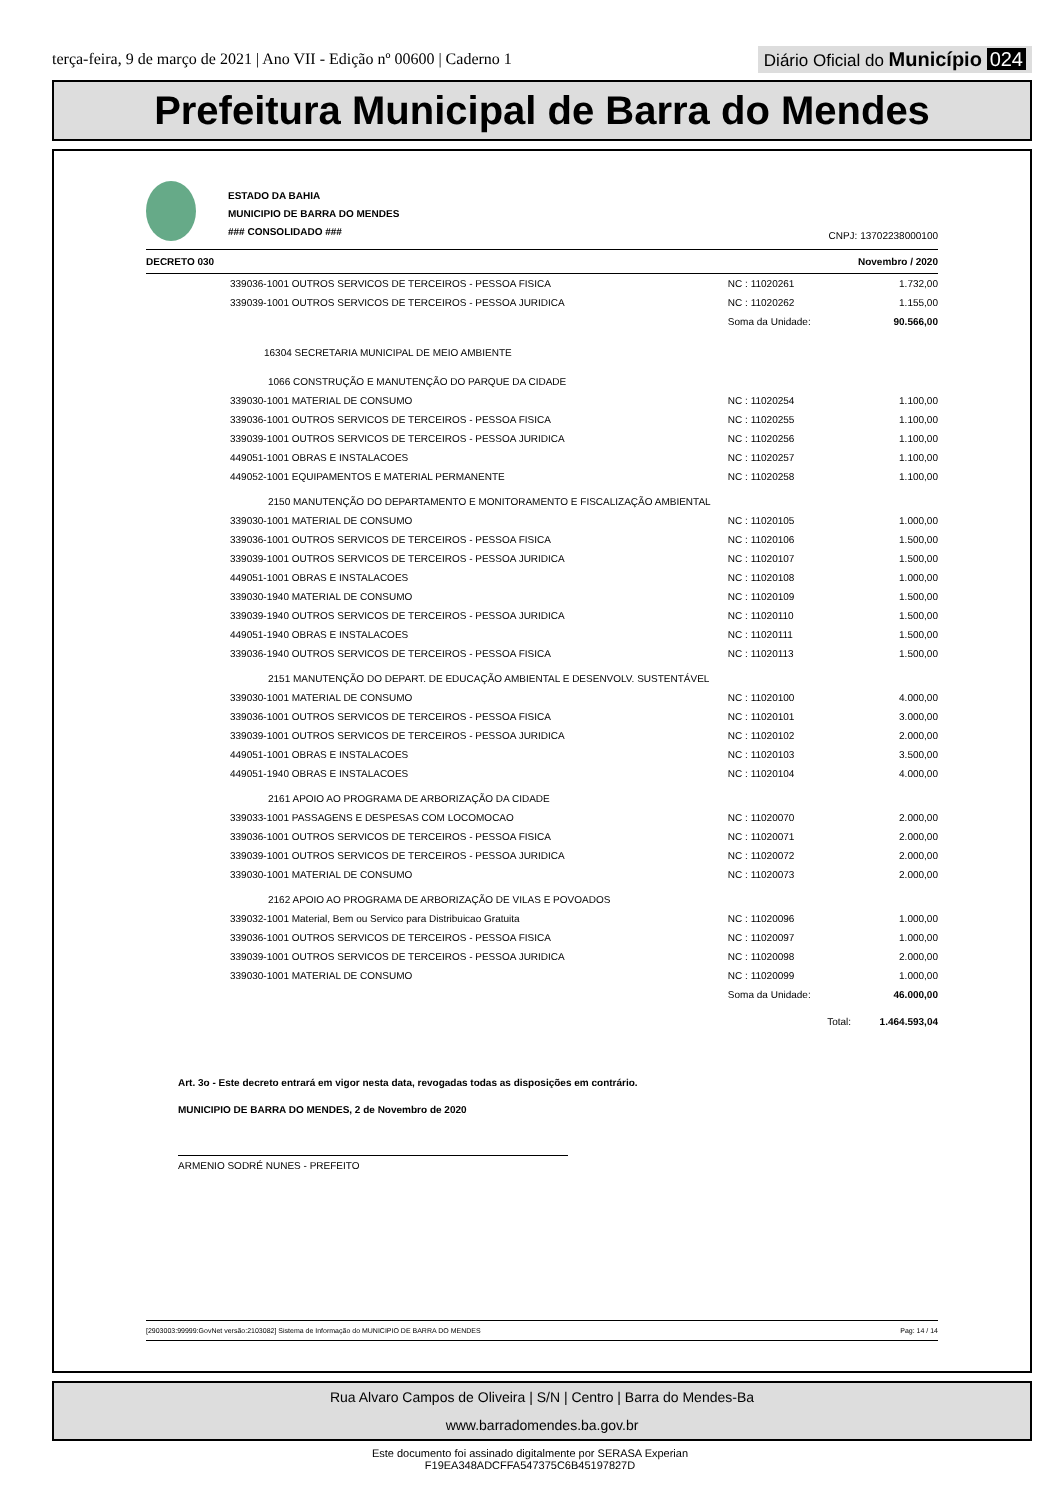terça-feira, 9 de março de 2021 | Ano VII - Edição nº 00600 | Caderno 1
Diário Oficial do Município 024
Prefeitura Municipal de Barra do Mendes
ESTADO DA BAHIA
MUNICIPIO DE BARRA DO MENDES
### CONSOLIDADO ###
CNPJ: 13702238000100
DECRETO 030 Novembro / 2020
| | 339036-1001 OUTROS SERVICOS DE TERCEIROS - PESSOA FISICA | NC : 11020261 | 1.732,00 |
| | 339039-1001 OUTROS SERVICOS DE TERCEIROS - PESSOA JURIDICA | NC : 11020262 | 1.155,00 |
| | | Soma da Unidade: | 90.566,00 |
| | 16304 SECRETARIA MUNICIPAL DE MEIO AMBIENTE | | |
| | 1066 CONSTRUÇÃO E MANUTENÇÃO DO PARQUE DA CIDADE | | |
| | 339030-1001 MATERIAL DE CONSUMO | NC : 11020254 | 1.100,00 |
| | 339036-1001 OUTROS SERVICOS DE TERCEIROS - PESSOA FISICA | NC : 11020255 | 1.100,00 |
| | 339039-1001 OUTROS SERVICOS DE TERCEIROS - PESSOA JURIDICA | NC : 11020256 | 1.100,00 |
| | 449051-1001 OBRAS E INSTALACOES | NC : 11020257 | 1.100,00 |
| | 449052-1001 EQUIPAMENTOS E MATERIAL PERMANENTE | NC : 11020258 | 1.100,00 |
| | 2150 MANUTENÇÃO DO DEPARTAMENTO E MONITORAMENTO E FISCALIZAÇÃO AMBIENTAL | | |
| | 339030-1001 MATERIAL DE CONSUMO | NC : 11020105 | 1.000,00 |
| | 339036-1001 OUTROS SERVICOS DE TERCEIROS - PESSOA FISICA | NC : 11020106 | 1.500,00 |
| | 339039-1001 OUTROS SERVICOS DE TERCEIROS - PESSOA JURIDICA | NC : 11020107 | 1.500,00 |
| | 449051-1001 OBRAS E INSTALACOES | NC : 11020108 | 1.000,00 |
| | 339030-1940 MATERIAL DE CONSUMO | NC : 11020109 | 1.500,00 |
| | 339039-1940 OUTROS SERVICOS DE TERCEIROS - PESSOA JURIDICA | NC : 11020110 | 1.500,00 |
| | 449051-1940 OBRAS E INSTALACOES | NC : 11020111 | 1.500,00 |
| | 339036-1940 OUTROS SERVICOS DE TERCEIROS - PESSOA FISICA | NC : 11020113 | 1.500,00 |
| | 2151 MANUTENÇÃO DO DEPART. DE EDUCAÇÃO AMBIENTAL E DESENVOLV. SUSTENTÁVEL | | |
| | 339030-1001 MATERIAL DE CONSUMO | NC : 11020100 | 4.000,00 |
| | 339036-1001 OUTROS SERVICOS DE TERCEIROS - PESSOA FISICA | NC : 11020101 | 3.000,00 |
| | 339039-1001 OUTROS SERVICOS DE TERCEIROS - PESSOA JURIDICA | NC : 11020102 | 2.000,00 |
| | 449051-1001 OBRAS E INSTALACOES | NC : 11020103 | 3.500,00 |
| | 449051-1940 OBRAS E INSTALACOES | NC : 11020104 | 4.000,00 |
| | 2161 APOIO AO PROGRAMA DE ARBORIZAÇÃO DA CIDADE | | |
| | 339033-1001 PASSAGENS E DESPESAS COM LOCOMOCAO | NC : 11020070 | 2.000,00 |
| | 339036-1001 OUTROS SERVICOS DE TERCEIROS - PESSOA FISICA | NC : 11020071 | 2.000,00 |
| | 339039-1001 OUTROS SERVICOS DE TERCEIROS - PESSOA JURIDICA | NC : 11020072 | 2.000,00 |
| | 339030-1001 MATERIAL DE CONSUMO | NC : 11020073 | 2.000,00 |
| | 2162 APOIO AO PROGRAMA DE ARBORIZAÇÃO DE VILAS E POVOADOS | | |
| | 339032-1001 Material, Bem ou Servico para Distribuicao Gratuita | NC : 11020096 | 1.000,00 |
| | 339036-1001 OUTROS SERVICOS DE TERCEIROS - PESSOA FISICA | NC : 11020097 | 1.000,00 |
| | 339039-1001 OUTROS SERVICOS DE TERCEIROS - PESSOA JURIDICA | NC : 11020098 | 2.000,00 |
| | 339030-1001 MATERIAL DE CONSUMO | NC : 11020099 | 1.000,00 |
| | | Soma da Unidade: | 46.000,00 |
| | | Total: | 1.464.593,04 |
Art. 3o - Este decreto entrará em vigor nesta data, revogadas todas as disposições em contrário.
MUNICIPIO DE BARRA DO MENDES, 2 de Novembro de 2020
ARMENIO SODRÉ NUNES - PREFEITO
[2903003:99999:GovNet versão:2103082] Sistema de Informação do MUNICIPIO DE BARRA DO MENDES Pag: 14 / 14
Rua Alvaro Campos de Oliveira | S/N | Centro | Barra do Mendes-Ba
www.barradomendes.ba.gov.br
Este documento foi assinado digitalmente por SERASA Experian
F19EA348ADCFFA547375C6B45197827D